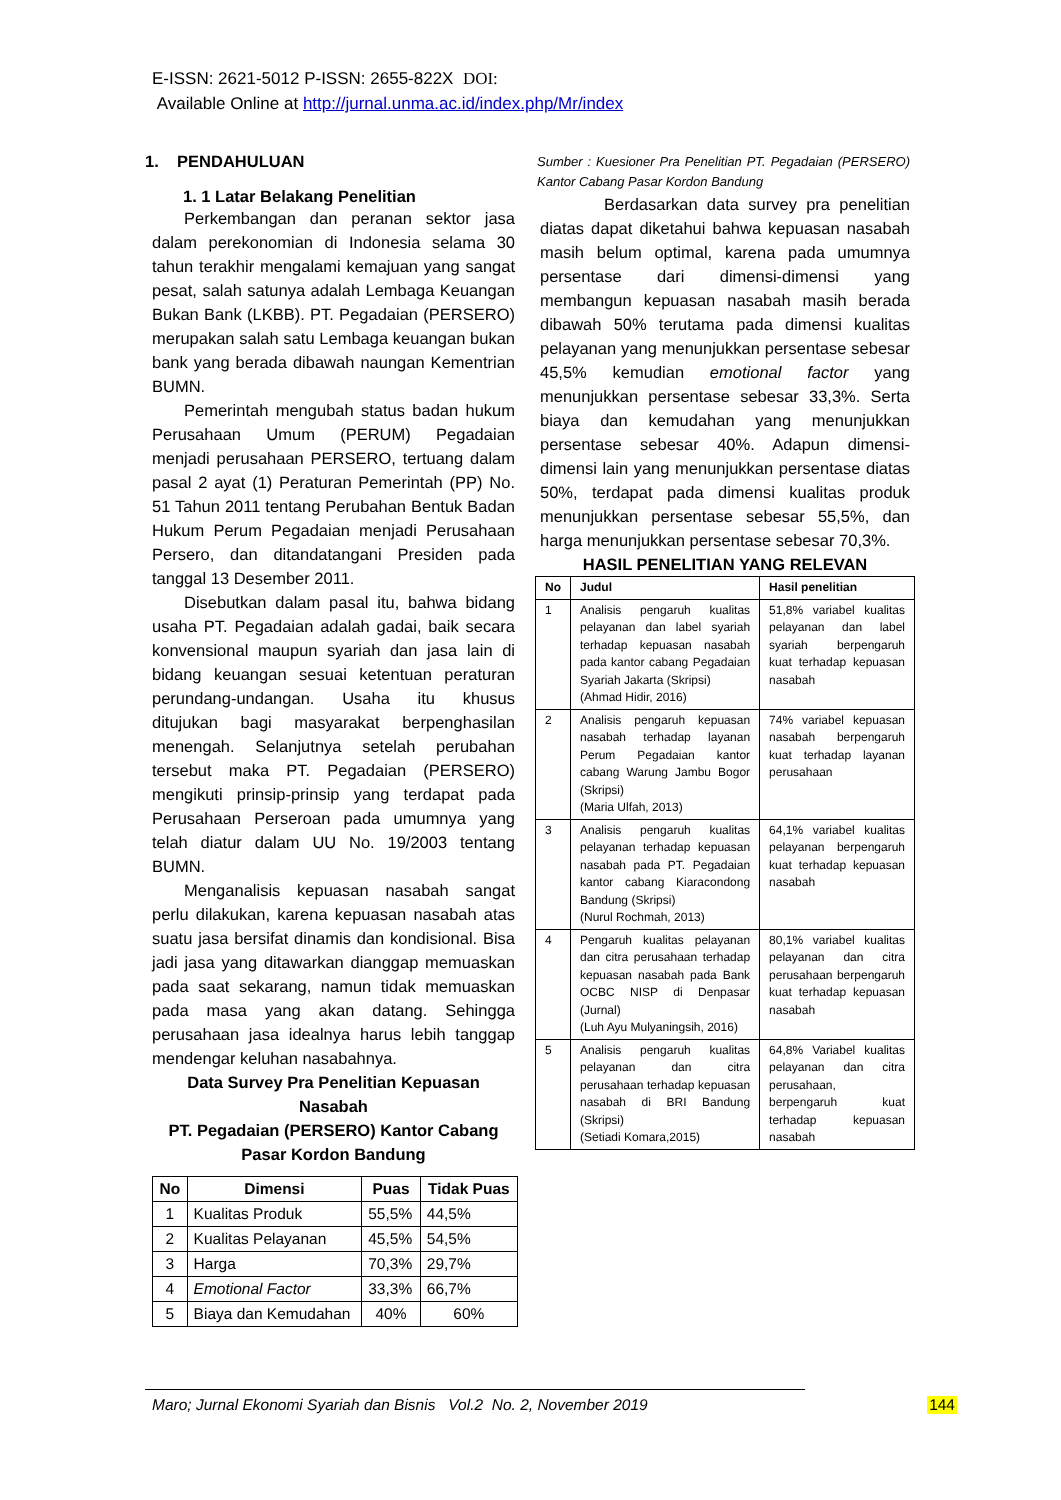E-ISSN: 2621-5012 P-ISSN: 2655-822X DOI:
Available Online at http://jurnal.unma.ac.id/index.php/Mr/index
1. PENDAHULUAN
1. 1 Latar Belakang Penelitian
Perkembangan dan peranan sektor jasa dalam perekonomian di Indonesia selama 30 tahun terakhir mengalami kemajuan yang sangat pesat, salah satunya adalah Lembaga Keuangan Bukan Bank (LKBB). PT. Pegadaian (PERSERO) merupakan salah satu Lembaga keuangan bukan bank yang berada dibawah naungan Kementrian BUMN.
Pemerintah mengubah status badan hukum Perusahaan Umum (PERUM) Pegadaian menjadi perusahaan PERSERO, tertuang dalam pasal 2 ayat (1) Peraturan Pemerintah (PP) No. 51 Tahun 2011 tentang Perubahan Bentuk Badan Hukum Perum Pegadaian menjadi Perusahaan Persero, dan ditandatangani Presiden pada tanggal 13 Desember 2011.
Disebutkan dalam pasal itu, bahwa bidang usaha PT. Pegadaian adalah gadai, baik secara konvensional maupun syariah dan jasa lain di bidang keuangan sesuai ketentuan peraturan perundang-undangan. Usaha itu khusus ditujukan bagi masyarakat berpenghasilan menengah. Selanjutnya setelah perubahan tersebut maka PT. Pegadaian (PERSERO) mengikuti prinsip-prinsip yang terdapat pada Perusahaan Perseroan pada umumnya yang telah diatur dalam UU No. 19/2003 tentang BUMN.
Menganalisis kepuasan nasabah sangat perlu dilakukan, karena kepuasan nasabah atas suatu jasa bersifat dinamis dan kondisional. Bisa jadi jasa yang ditawarkan dianggap memuaskan pada saat sekarang, namun tidak memuaskan pada masa yang akan datang. Sehingga perusahaan jasa idealnya harus lebih tanggap mendengar keluhan nasabahnya.
Data Survey Pra Penelitian Kepuasan Nasabah
PT. Pegadaian (PERSERO) Kantor Cabang Pasar Kordon Bandung
| No | Dimensi | Puas | Tidak Puas |
| --- | --- | --- | --- |
| 1 | Kualitas Produk | 55,5% | 44,5% |
| 2 | Kualitas Pelayanan | 45,5% | 54,5% |
| 3 | Harga | 70,3% | 29,7% |
| 4 | Emotional Factor | 33,3% | 66,7% |
| 5 | Biaya dan Kemudahan | 40% | 60% |
Sumber : Kuesioner Pra Penelitian PT. Pegadaian (PERSERO) Kantor Cabang Pasar Kordon Bandung
Berdasarkan data survey pra penelitian diatas dapat diketahui bahwa kepuasan nasabah masih belum optimal, karena pada umumnya persentase dari dimensi-dimensi yang membangun kepuasan nasabah masih berada dibawah 50% terutama pada dimensi kualitas pelayanan yang menunjukkan persentase sebesar 45,5% kemudian emotional factor yang menunjukkan persentase sebesar 33,3%. Serta biaya dan kemudahan yang menunjukkan persentase sebesar 40%. Adapun dimensi-dimensi lain yang menunjukkan persentase diatas 50%, terdapat pada dimensi kualitas produk menunjukkan persentase sebesar 55,5%, dan harga menunjukkan persentase sebesar 70,3%.
HASIL PENELITIAN YANG RELEVAN
| No | Judul | Hasil penelitian |
| --- | --- | --- |
| 1 | Analisis pengaruh kualitas pelayanan dan label syariah terhadap kepuasan nasabah pada kantor cabang Pegadaian Syariah Jakarta (Skripsi) (Ahmad Hidir, 2016) | 51,8% variabel kualitas pelayanan dan label syariah berpengaruh kuat terhadap kepuasan nasabah |
| 2 | Analisis pengaruh kepuasan nasabah terhadap layanan Perum Pegadaian kantor cabang Warung Jambu Bogor (Skripsi) (Maria Ulfah, 2013) | 74% variabel kepuasan nasabah berpengaruh kuat terhadap layanan perusahaan |
| 3 | Analisis pengaruh kualitas pelayanan terhadap kepuasan nasabah pada PT. Pegadaian kantor cabang Kiaracondong Bandung (Skripsi) (Nurul Rochmah, 2013) | 64,1% variabel kualitas pelayanan berpengaruh kuat terhadap kepuasan nasabah |
| 4 | Pengaruh kualitas pelayanan dan citra perusahaan terhadap kepuasan nasabah pada Bank OCBC NISP di Denpasar (Jurnal) (Luh Ayu Mulyaningsih, 2016) | 80,1% variabel kualitas pelayanan dan citra perusahaan berpengaruh kuat terhadap kepuasan nasabah |
| 5 | Analisis pengaruh kualitas pelayanan dan citra perusahaan terhadap kepuasan nasabah di BRI Bandung (Skripsi) (Setiadi Komara,2015) | 64,8% Variabel kualitas pelayanan dan citra perusahaan, berpengaruh kuat terhadap kepuasan nasabah |
Maro; Jurnal Ekonomi Syariah dan Bisnis Vol.2 No. 2, November 2019 144